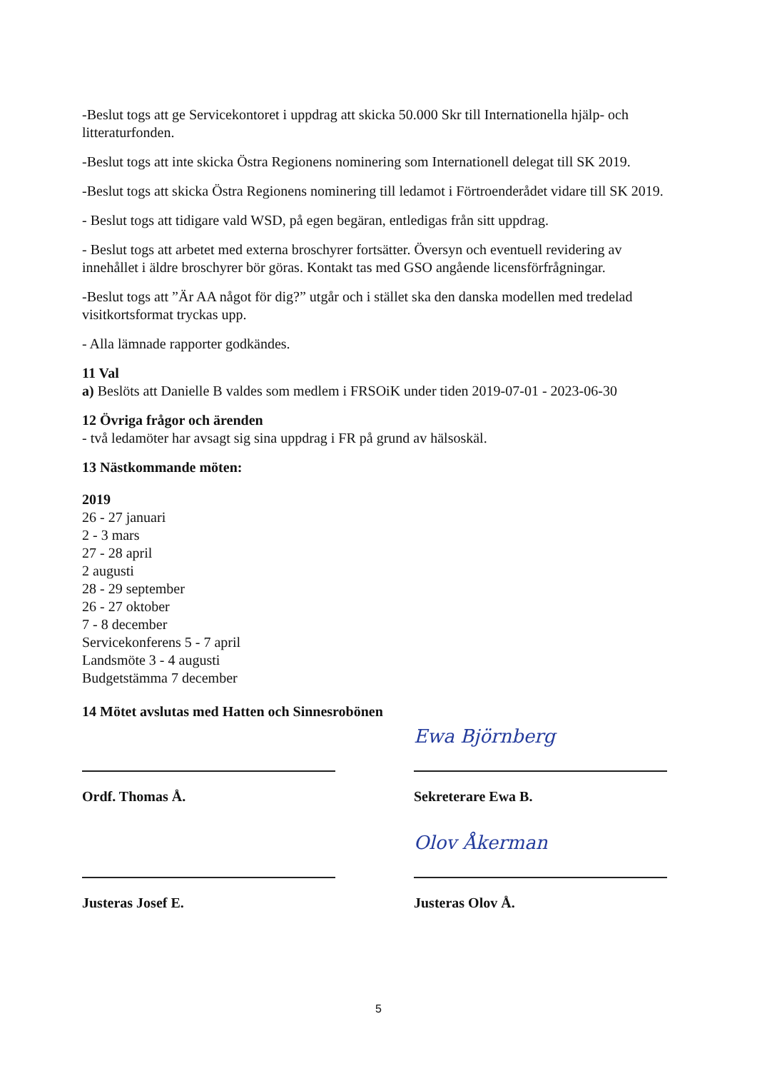-Beslut togs att ge Servicekontoret i uppdrag att skicka 50.000 Skr till Internationella hjälp- och litteraturfonden.
-Beslut togs att inte skicka Östra Regionens nominering som Internationell delegat till SK 2019.
-Beslut togs att skicka Östra Regionens nominering till ledamot i Förtroenderådet vidare till SK 2019.
- Beslut togs att tidigare vald WSD, på egen begäran, entledigas från sitt uppdrag.
- Beslut togs att arbetet med externa broschyrer fortsätter. Översyn och eventuell revidering av innehållet i äldre broschyrer bör göras. Kontakt tas med GSO angående licensförfrågningar.
-Beslut togs att ”Är AA något för dig?” utgår och i stället ska den danska modellen med tredelad visitkortsformat tryckas upp.
- Alla lämnade rapporter godkändes.
11 Val
a) Beslöts att Danielle B valdes som medlem i FRSOiK under tiden 2019-07-01 - 2023-06-30
12 Övriga frågor och ärenden
- två ledamöter har avsagt sig sina uppdrag i FR på grund av hälsoskäl.
13 Nästkommande möten:
2019
26 - 27 januari
2 - 3 mars
27 - 28 april
2 augusti
28 - 29 september
26 - 27 oktober
7 - 8 december
Servicekonferens 5 - 7 april
Landsmöte 3 - 4 augusti
Budgetstämma 7 december
14 Mötet avslutas med Hatten och Sinnesrobönen
Ordf. Thomas Å.
Justeras Josef E.
Ewa Björnberg
Sekreterare Ewa B.
Olov Åkerman
Justeras Olov Å.
5